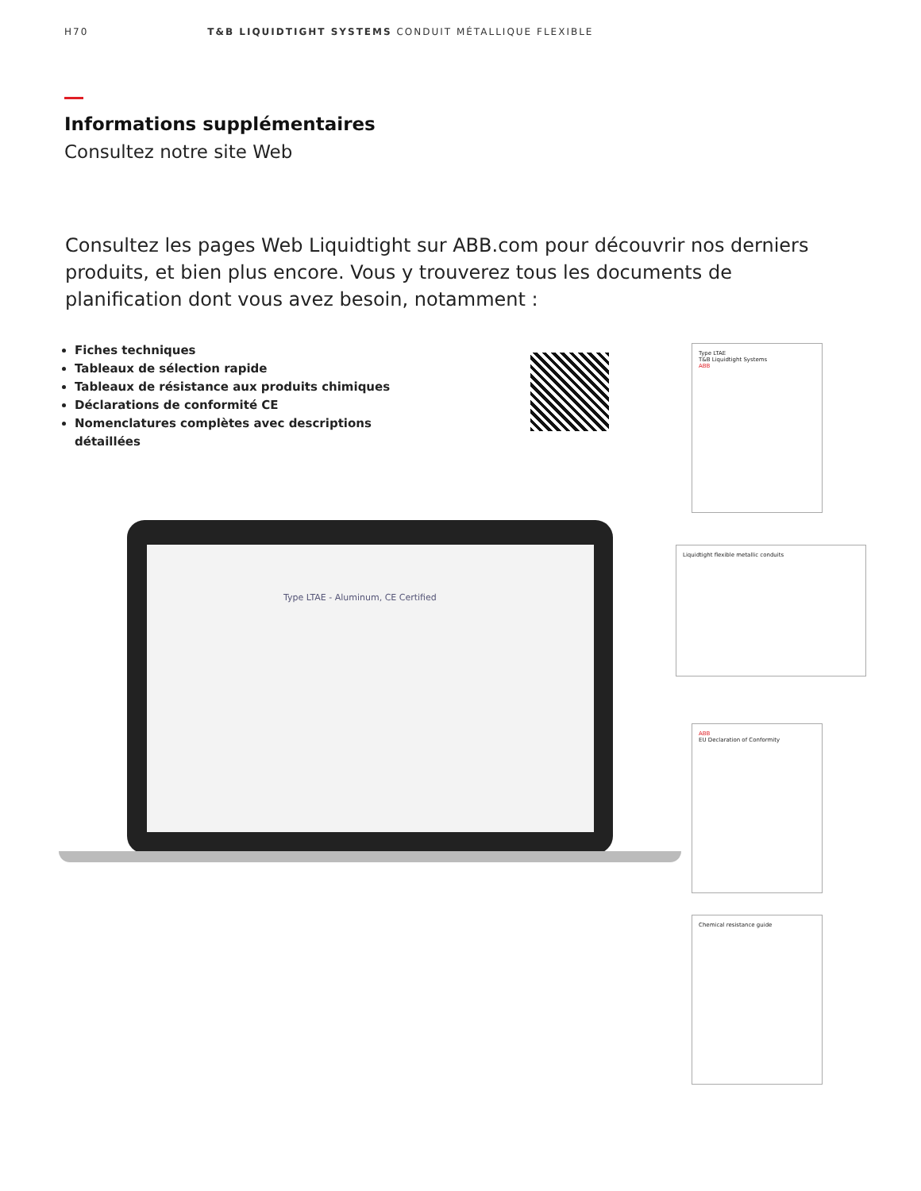H70 T&B LIQUIDTIGHT SYSTEMS CONDUIT MÉTALLIQUE FLEXIBLE
Informations supplémentaires
Consultez notre site Web
Consultez les pages Web Liquidtight sur ABB.com pour découvrir nos derniers produits, et bien plus encore. Vous y trouverez tous les documents de planification dont vous avez besoin, notamment :
Fiches techniques
Tableaux de sélection rapide
Tableaux de résistance aux produits chimiques
Déclarations de conformité CE
Nomenclatures complètes avec descriptions détaillées
Type LTAE - Aluminum, CE Certified
Type LTAE
T&B Liquidtight Systems
ABB
Liquidtight flexible metallic conduits
ABB
EU Declaration of Conformity
Chemical resistance guide